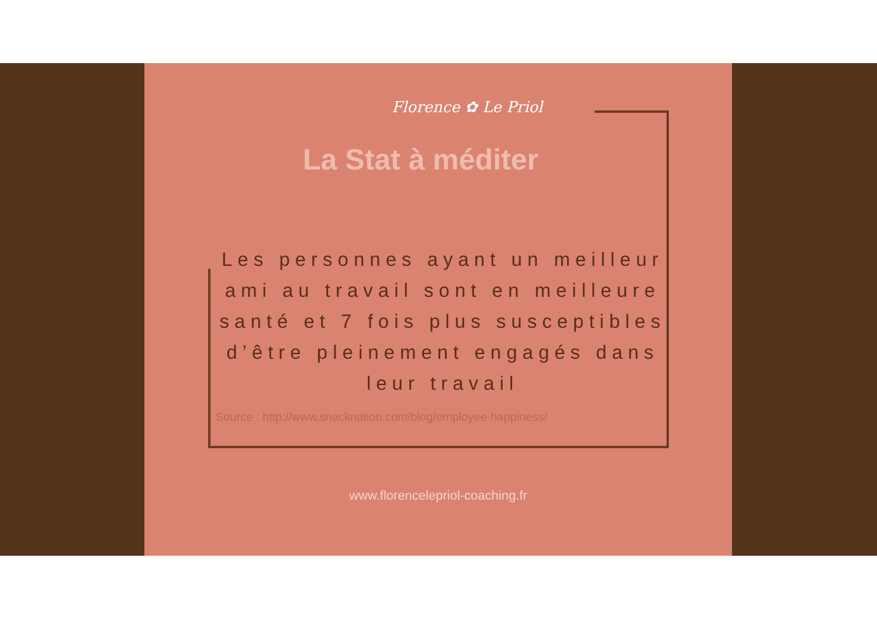Florence ✿ Le Priol
La Stat à méditer
Les personnes ayant un meilleur ami au travail sont en meilleure santé et 7 fois plus susceptibles d’être pleinement engagés dans leur travail
Source : http://www.snacknation.com/blog/employee-happiness/
www.florencelepriol-coaching.fr